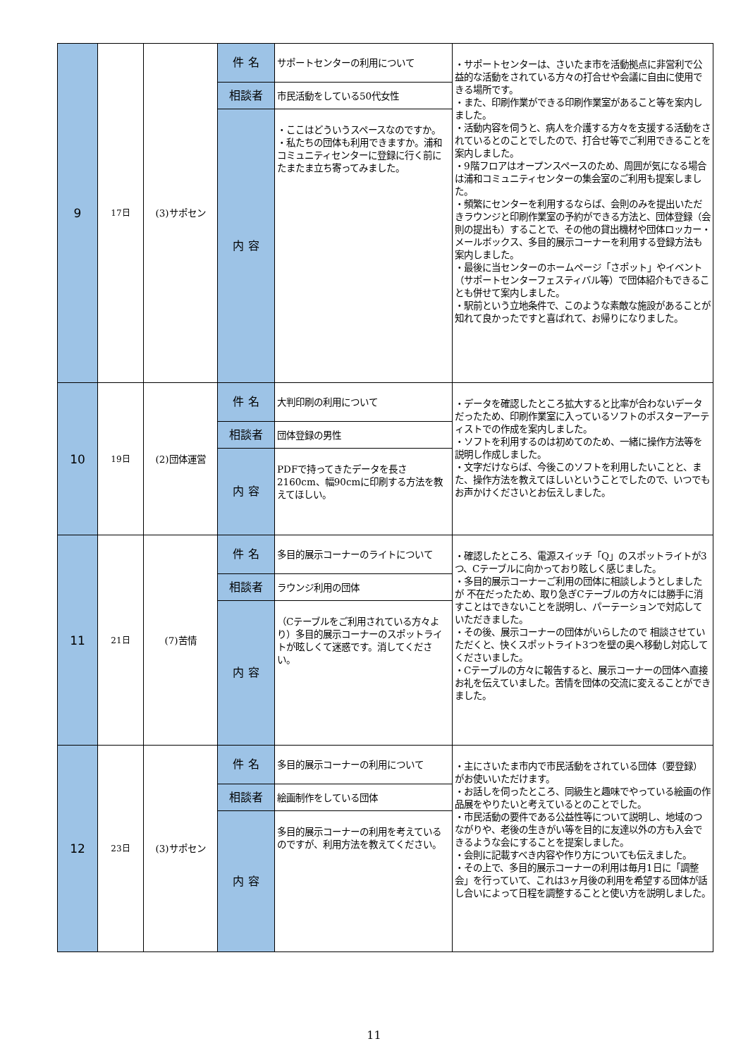| 9 | 17日 | (3)サポセン | 件 名 | サポートセンターの利用について | ・サポートセンターは、さいたま市を活動拠点に非営利で公益的な活動をされている方々の打合せや会議に自由に使用できる場所です。 ・また、印刷作業ができる印刷作業室があること等を案内しました。 ・活動内容を伺うと、病人を介護する方々を支援する活動をされているとのことでしたので、打合せ等でご利用できることを案内しました。 ・9階フロアはオープンスペースのため、周囲が気になる場合は浦和コミュニティセンターの集会室のご利用も提案しました。 ・頻繁にセンターを利用するならば、会則のみを提出いただきラウンジと印刷作業室の予約ができる方法と、団体登録（会則の提出も）することで、その他の貸出機材や団体ロッカー・メールボックス、多目的展示コーナーを利用する登録方法も案内しました。 ・最後に当センターのホームページ「さポット」やイベント（サポートセンターフェスティバル等）で団体紹介もできることも併せて案内しました。 ・駅前という立地条件で、このような素敵な施設があることが知れて良かったですと喜ばれて、お帰りになりました。 |
| | | | 相談者 | 市民活動をしている50代女性 | |
| | | | 内 容 | ・ここはどういうスペースなのですか。 ・私たちの団体も利用できますか。浦和コミュニティセンターに登録に行く前にたまたま立ち寄ってみました。 | |
| 10 | 19日 | (2)団体運営 | 件 名 | 大判印刷の利用について | ・データを確認したところ拡大すると比率が合わないデータだったため、印刷作業室に入っているソフトのポスターアーティストでの作成を案内しました。 ・ソフトを利用するのは初めてのため、一緒に操作方法等を説明し作成しました。 ・文字だけならば、今後このソフトを利用したいことと、また、操作方法を教えてほしいということでしたので、いつでもお声かけくださいとお伝えしました。 |
| | | | 相談者 | 団体登録の男性 | |
| | | | 内 容 | PDFで持ってきたデータを長さ2160cm、幅90cmに印刷する方法を教えてほしい。 | |
| 11 | 21日 | (7)苦情 | 件 名 | 多目的展示コーナーのライトについて | ・確認したところ、電源スイッチ「Q」のスポットライトが3つ、Cテーブルに向かっており眩しく感じました。 ・多目的展示コーナーご利用の団体に相談しようとしましたが 不在だったため、取り急ぎCテーブルの方々には勝手に消すことはできないことを説明し、パーテーションで対応していただきました。 ・その後、展示コーナーの団体がいらしたので 相談させていただくと、快くスポットライト3つを壁の奥へ移動し対応してくださいました。 ・Cテーブルの方々に報告すると、展示コーナーの団体へ直接お礼を伝えていました。苦情を団体の交流に変えることができました。 |
| | | | 相談者 | ラウンジ利用の団体 | |
| | | | 内 容 | （Cテーブルをご利用されている方々より）多目的展示コーナーのスポットライトが眩しくて迷惑です。消してください。 | |
| 12 | 23日 | (3)サポセン | 件 名 | 多目的展示コーナーの利用について | ・主にさいたま市内で市民活動をされている団体（要登録）がお使いいただけます。 ・お話しを伺ったところ、同級生と趣味でやっている絵画の作品展をやりたいと考えているとのことでした。 ・市民活動の要件である公益性等について説明し、地域のつながりや、老後の生きがい等を目的に友達以外の方も入会できるような会にすることを提案しました。 ・会則に記載すべき内容や作り方についても伝えました。 ・その上で、多目的展示コーナーの利用は毎月1日に「調整会」を行っていて、これは3ヶ月後の利用を希望する団体が話し合いによって日程を調整することと使い方を説明しました。 |
| | | | 相談者 | 絵画制作をしている団体 | |
| | | | 内 容 | 多目的展示コーナーの利用を考えているのですが、利用方法を教えてください。 | |
11